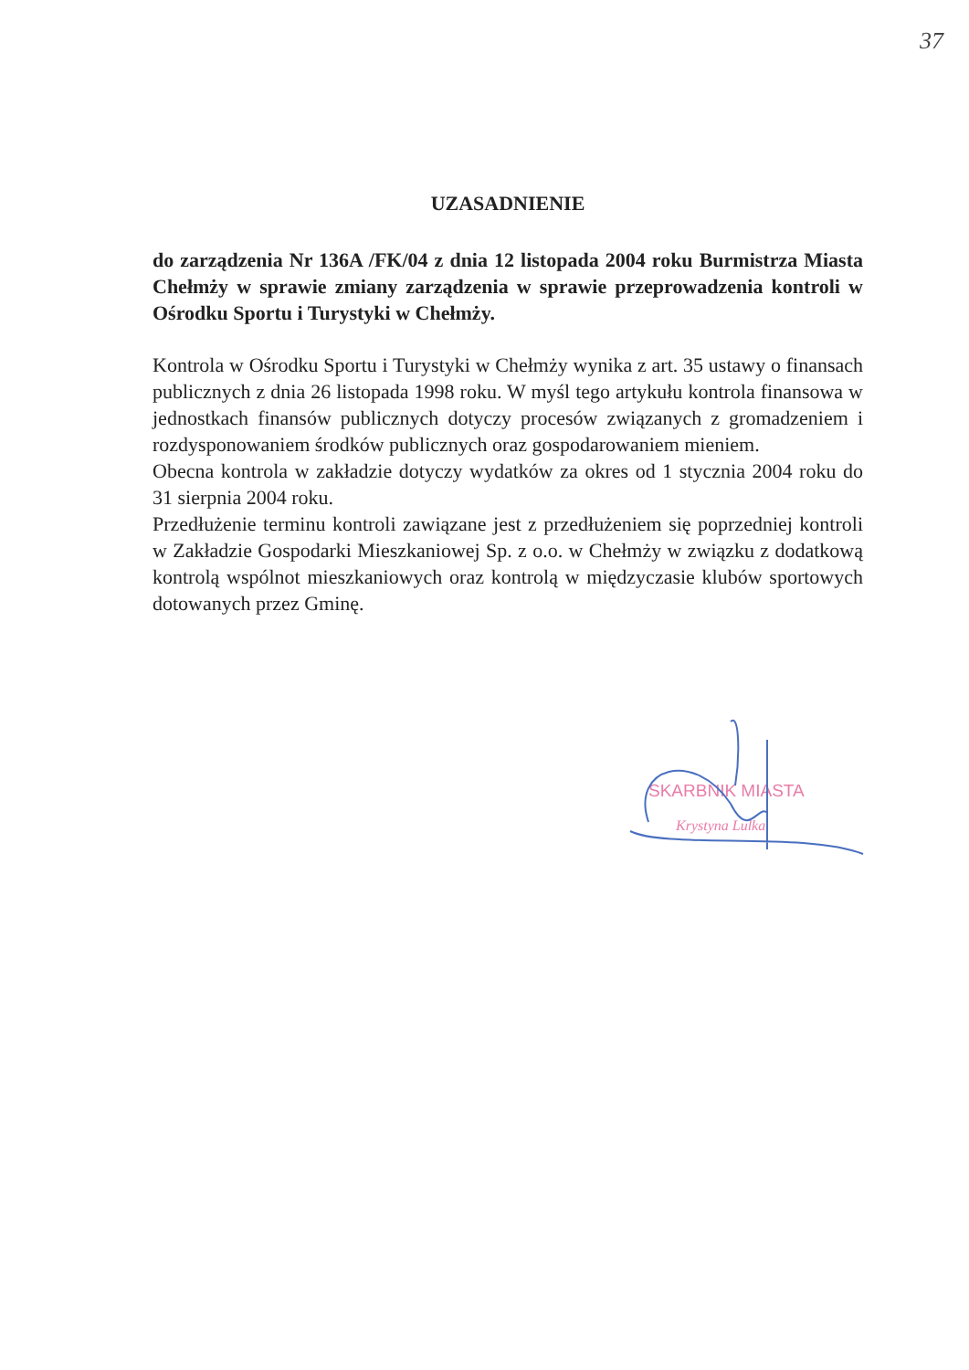37
UZASADNIENIE
do zarządzenia Nr 136A /FK/04 z dnia 12 listopada 2004 roku Burmistrza Miasta Chełmży w sprawie zmiany zarządzenia w sprawie przeprowadzenia kontroli w Ośrodku Sportu i Turystyki w Chełmży.
Kontrola w Ośrodku Sportu i Turystyki w Chełmży wynika z art. 35 ustawy o finansach publicznych z dnia 26 listopada 1998 roku. W myśl tego artykułu kontrola finansowa w jednostkach finansów publicznych dotyczy procesów związanych z gromadzeniem i rozdysponowaniem środków publicznych oraz gospodarowaniem mieniem.
Obecna kontrola w zakładzie dotyczy wydatków za okres od 1 stycznia 2004 roku do 31 sierpnia 2004 roku.
Przedłużenie terminu kontroli zawiązane jest z przedłużeniem się poprzedniej kontroli w Zakładzie Gospodarki Mieszkaniowej Sp. z o.o. w Chełmży w związku z dodatkową kontrolą wspólnot mieszkaniowych oraz kontrolą w międzyczasie klubów sportowych dotowanych przez Gminę.
SKARBNIK MIASTA
Krystyna Lulka